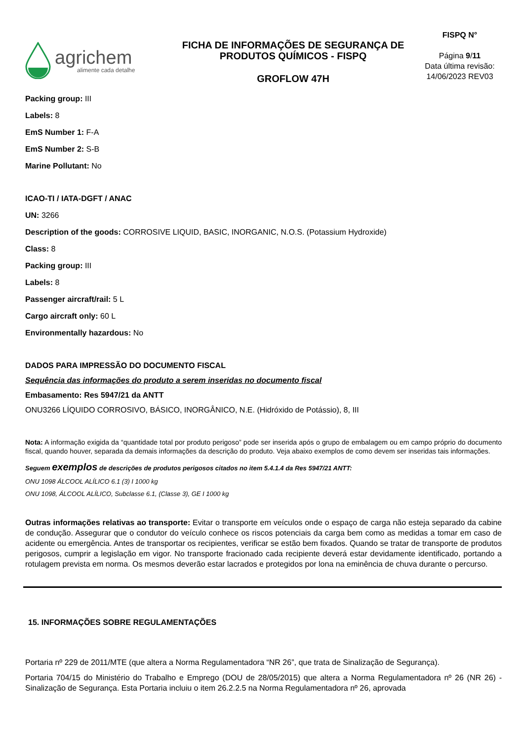agrichem
alimente cada detalhe
FICHA DE INFORMAÇÕES DE SEGURANÇA DE
PRODUTOS QUÍMICOS - FISPQ
GROFLOW 47H
FISPQ N°
Página 9/11
Data última revisão:
14/06/2023 REV03
Packing group: III
Labels: 8
EmS Number 1: F-A
EmS Number 2: S-B
Marine Pollutant: No
ICAO-TI / IATA-DGFT / ANAC
UN: 3266
Description of the goods: CORROSIVE LIQUID, BASIC, INORGANIC, N.O.S. (Potassium Hydroxide)
Class: 8
Packing group: III
Labels: 8
Passenger aircraft/rail: 5 L
Cargo aircraft only: 60 L
Environmentally hazardous: No
DADOS PARA IMPRESSÃO DO DOCUMENTO FISCAL
Sequência das informações do produto a serem inseridas no documento fiscal
Embasamento: Res 5947/21 da ANTT
ONU3266 LÍQUIDO CORROSIVO, BÁSICO, INORGÂNICO, N.E. (Hidróxido de Potássio), 8, III
Nota: A informação exigida da “quantidade total por produto perigoso” pode ser inserida após o grupo de embalagem ou em campo próprio do documento fiscal, quando houver, separada da demais informações da descrição do produto. Veja abaixo exemplos de como devem ser inseridas tais informações.
Seguem exemplos de descrições de produtos perigosos citados no item 5.4.1.4 da Res 5947/21 ANTT:
ONU 1098 ÁLCOOL ALÍLICO 6.1 (3) I 1000 kg
ONU 1098, ÁLCOOL ALÍLICO, Subclasse 6.1, (Classe 3), GE I 1000 kg
Outras informações relativas ao transporte: Evitar o transporte em veículos onde o espaço de carga não esteja separado da cabine de condução. Assegurar que o condutor do veículo conhece os riscos potenciais da carga bem como as medidas a tomar em caso de acidente ou emergência. Antes de transportar os recipientes, verificar se estão bem fixados. Quando se tratar de transporte de produtos perigosos, cumprir a legislação em vigor. No transporte fracionado cada recipiente deverá estar devidamente identificado, portando a rotulagem prevista em norma. Os mesmos deverão estar lacrados e protegidos por lona na eminência de chuva durante o percurso.
15. INFORMAÇÕES SOBRE REGULAMENTAÇÕES
Portaria nº 229 de 2011/MTE (que altera a Norma Regulamentadora “NR 26”, que trata de Sinalização de Segurança).
Portaria 704/15 do Ministério do Trabalho e Emprego (DOU de 28/05/2015) que altera a Norma Regulamentadora nº 26 (NR 26) - Sinalização de Segurança. Esta Portaria incluiu o item 26.2.2.5 na Norma Regulamentadora nº 26, aprovada